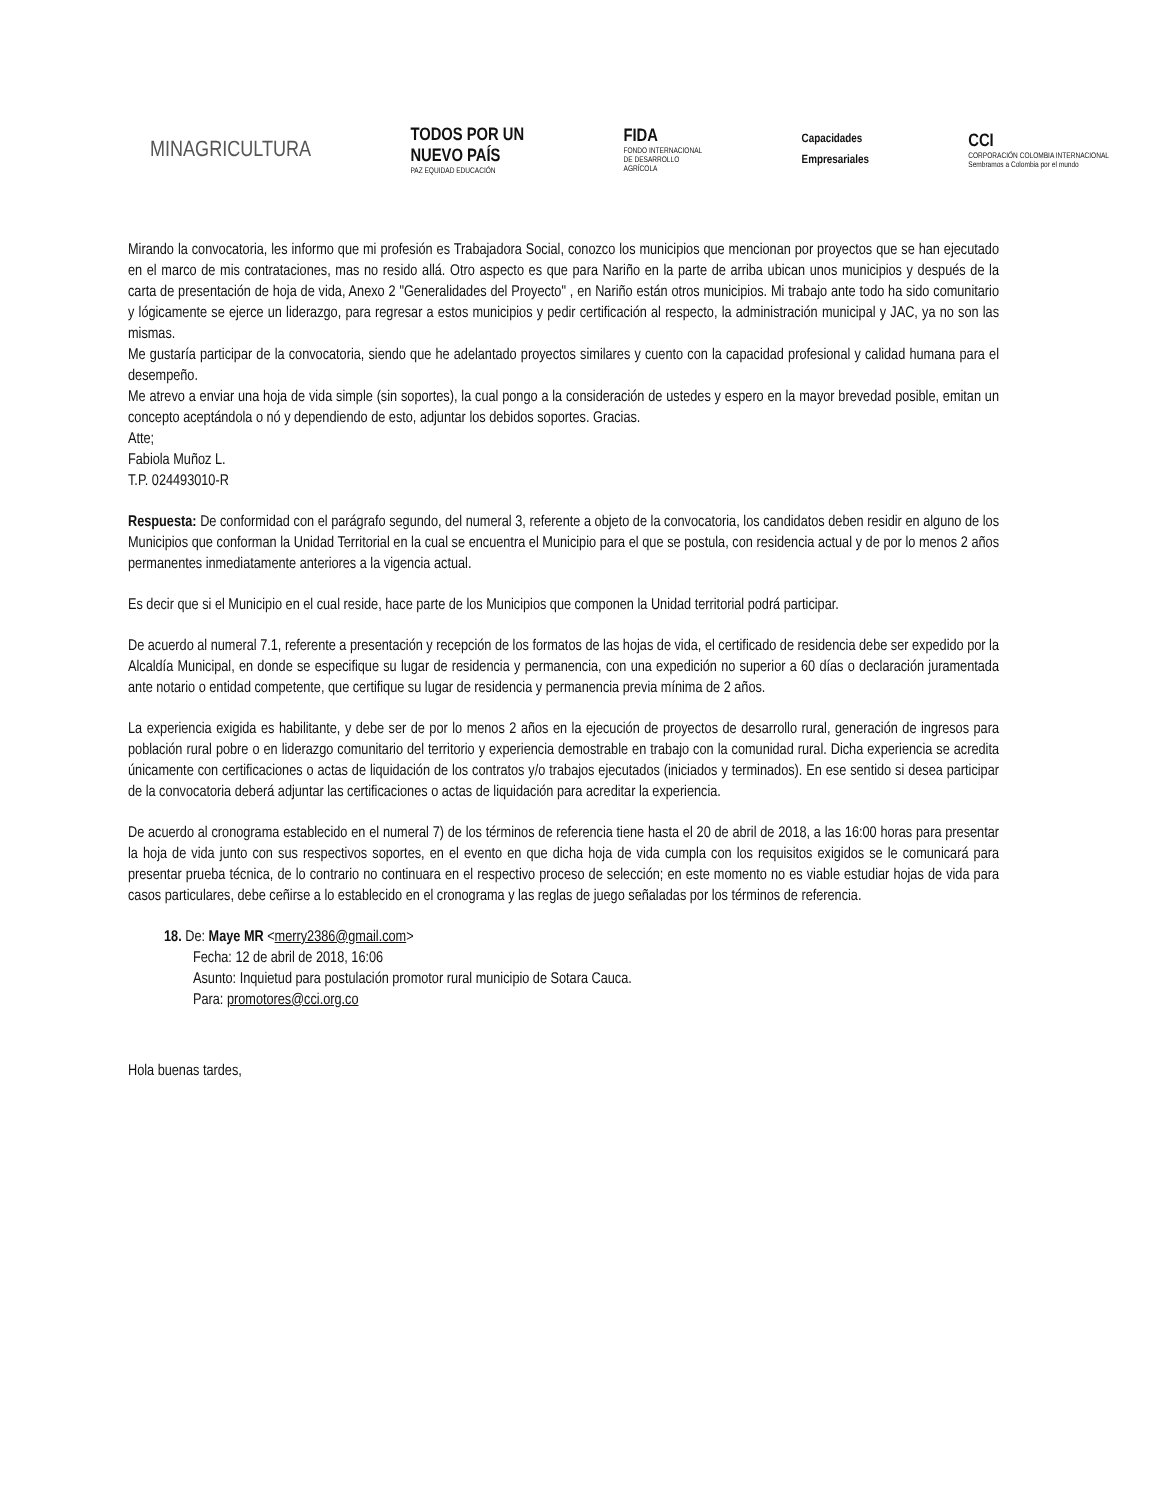MINAGRICULTURA
TODOS POR UN
NUEVO PAÍS
PAZ EQUIDAD EDUCACIÓN
FIDA
FONDO INTERNACIONAL
DE DESARROLLO
AGRÍCOLA
Capacidades
Empresariales
CCI
CORPORACIÓN COLOMBIA INTERNACIONAL
Sembramos a Colombia por el mundo
Mirando la convocatoria, les informo que mi profesión es Trabajadora Social, conozco los municipios que mencionan por proyectos que se han ejecutado en el marco de mis contrataciones, mas no resido allá. Otro aspecto es que para Nariño en la parte de arriba ubican unos municipios y después de la carta de presentación de hoja de vida, Anexo 2 "Generalidades del Proyecto" , en Nariño están otros municipios. Mi trabajo ante todo ha sido comunitario y lógicamente se ejerce un liderazgo, para regresar a estos municipios y pedir certificación al respecto, la administración municipal y JAC, ya no son las mismas.
Me gustaría participar de la convocatoria, siendo que he adelantado proyectos similares y cuento con la capacidad profesional y calidad humana para el desempeño.
Me atrevo a enviar una hoja de vida simple (sin soportes), la cual pongo a la consideración de ustedes y espero en la mayor brevedad posible, emitan un concepto aceptándola o nó y dependiendo de esto, adjuntar los debidos soportes. Gracias.
Atte;
Fabiola Muñoz L.
T.P. 024493010-R
Respuesta: De conformidad con el parágrafo segundo, del numeral 3, referente a objeto de la convocatoria, los candidatos deben residir en alguno de los Municipios que conforman la Unidad Territorial en la cual se encuentra el Municipio para el que se postula, con residencia actual y de por lo menos 2 años permanentes inmediatamente anteriores a la vigencia actual.
Es decir que si el Municipio en el cual reside, hace parte de los Municipios que componen la Unidad territorial podrá participar.
De acuerdo al numeral 7.1, referente a presentación y recepción de los formatos de las hojas de vida, el certificado de residencia debe ser expedido por la Alcaldía Municipal, en donde se especifique su lugar de residencia y permanencia, con una expedición no superior a 60 días o declaración juramentada ante notario o entidad competente, que certifique su lugar de residencia y permanencia previa mínima de 2 años.
La experiencia exigida es habilitante, y debe ser de por lo menos 2 años en la ejecución de proyectos de desarrollo rural, generación de ingresos para población rural pobre o en liderazgo comunitario del territorio y experiencia demostrable en trabajo con la comunidad rural. Dicha experiencia se acredita únicamente con certificaciones o actas de liquidación de los contratos y/o trabajos ejecutados (iniciados y terminados). En ese sentido si desea participar de la convocatoria deberá adjuntar las certificaciones o actas de liquidación para acreditar la experiencia.
De acuerdo al cronograma establecido en el numeral 7) de los términos de referencia tiene hasta el 20 de abril de 2018, a las 16:00 horas para presentar la hoja de vida junto con sus respectivos soportes, en el evento en que dicha hoja de vida cumpla con los requisitos exigidos se le comunicará para presentar prueba técnica, de lo contrario no continuara en el respectivo proceso de selección; en este momento no es viable estudiar hojas de vida para casos particulares, debe ceñirse a lo establecido en el cronograma y las reglas de juego señaladas por los términos de referencia.
18. De: Maye MR <merry2386@gmail.com>
Fecha: 12 de abril de 2018, 16:06
Asunto: Inquietud para postulación promotor rural municipio de Sotara Cauca.
Para: promotores@cci.org.co
Hola buenas tardes,